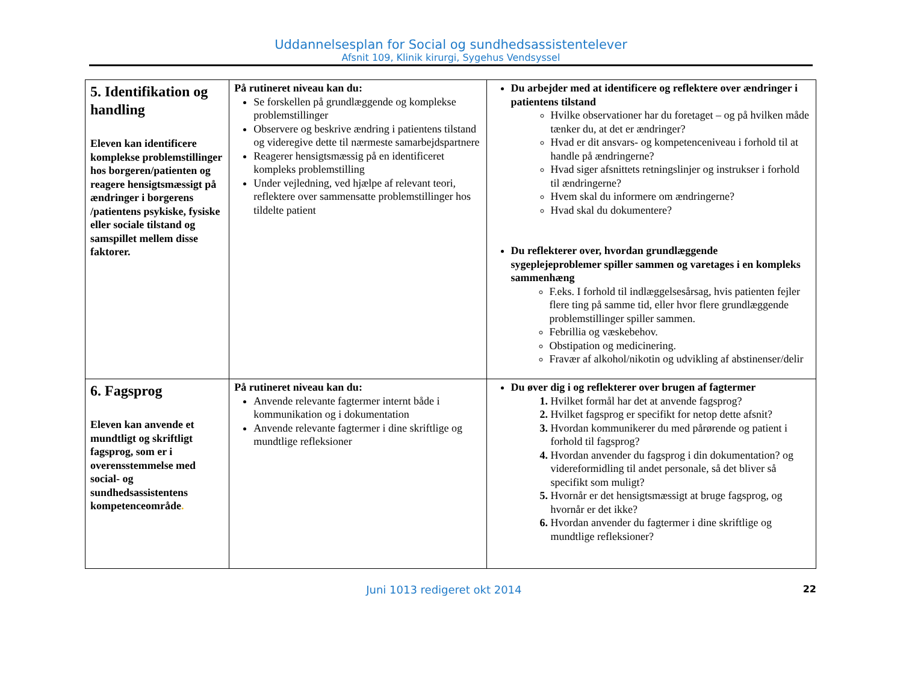Uddannelsesplan for Social og sundhedsassistentelever
Afsnit 109, Klinik kirurgi, Sygehus Vendsyssel
| 5. Identifikation og handling Eleven kan identificere komplekse problemstillinger hos borgeren/patienten og reagere hensigtsmæssigt på ændringer i borgerens /patientens psykiske, fysiske eller sociale tilstand og samspillet mellem disse faktorer. | På rutineret niveau kan du: Se forskellen på grundlæggende og komplekse problemstillinger Observere og beskrive ændring i patientens tilstand og videregive dette til nærmeste samarbejdspartnere Reagerer hensigtsmæssig på en identificeret kompleks problemstilling Under vejledning, ved hjælpe af relevant teori, reflektere over sammensatte problemstillinger hos tildelte patient | Du arbejder med at identificere og reflektere over ændringer i patientens tilstand Hvilke observationer har du foretaget – og på hvilken måde tænker du, at det er ændringer? Hvad er dit ansvars- og kompetenceniveau i forhold til at handle på ændringerne? Hvad siger afsnittets retningslinjer og instrukser i forhold til ændringerne? Hvem skal du informere om ændringerne? Hvad skal du dokumentere? Du reflekterer over, hvordan grundlæggende sygeplejeproblemer spiller sammen og varetages i en kompleks sammenhæng F.eks. I forhold til indlæggelsesårsag, hvis patienten fejler flere ting på samme tid, eller hvor flere grundlæggende problemstillinger spiller sammen. Febrillia og væskebehov. Obstipation og medicinering. Fravær af alkohol/nikotin og udvikling af abstinenser/delir |
| 6. Fagsprog Eleven kan anvende et mundtligt og skriftligt fagsprog, som er i overensstemmelse med social- og sundhedsassistentens kompetenceområde . | På rutineret niveau kan du: Anvende relevante fagtermer internt både i kommunikation og i dokumentation Anvende relevante fagtermer i dine skriftlige og mundtlige refleksioner | Du øver dig i og reflekterer over brugen af fagtermer Hvilket formål har det at anvende fagsprog? Hvilket fagsprog er specifikt for netop dette afsnit? Hvordan kommunikerer du med pårørende og patient i forhold til fagsprog? Hvordan anvender du fagsprog i din dokumentation? og videreformidling til andet personale, så det bliver så specifikt som muligt? Hvornår er det hensigtsmæssigt at bruge fagsprog, og hvornår er det ikke? Hvordan anvender du fagtermer i dine skriftlige og mundtlige refleksioner? |
Juni 1013 redigeret okt 2014 22